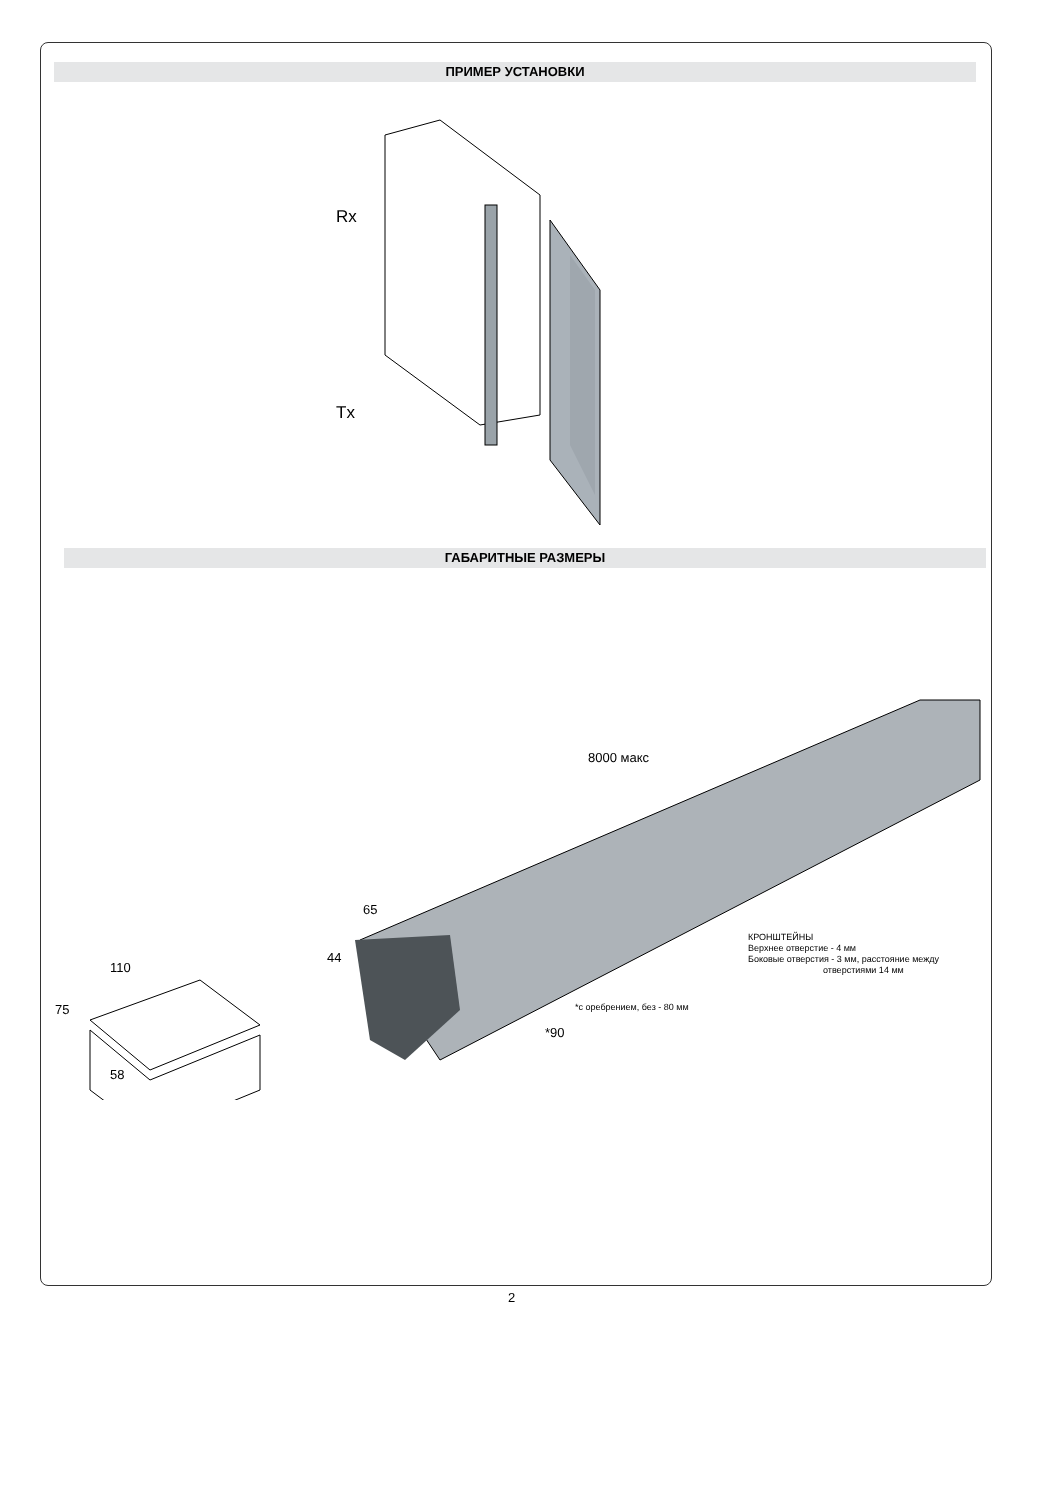ПРИМЕР УСТАНОВКИ
Rx
Tx
ГАБАРИТНЫЕ РАЗМЕРЫ
8000 макс
65
44
110
75
58
*90
*с оребрением, без - 80 мм
КРОНШТЕЙНЫ
Верхнее отверстие - 4 мм
Боковые отверстия - 3 мм, расстояние между
отверстиями 14 мм
2